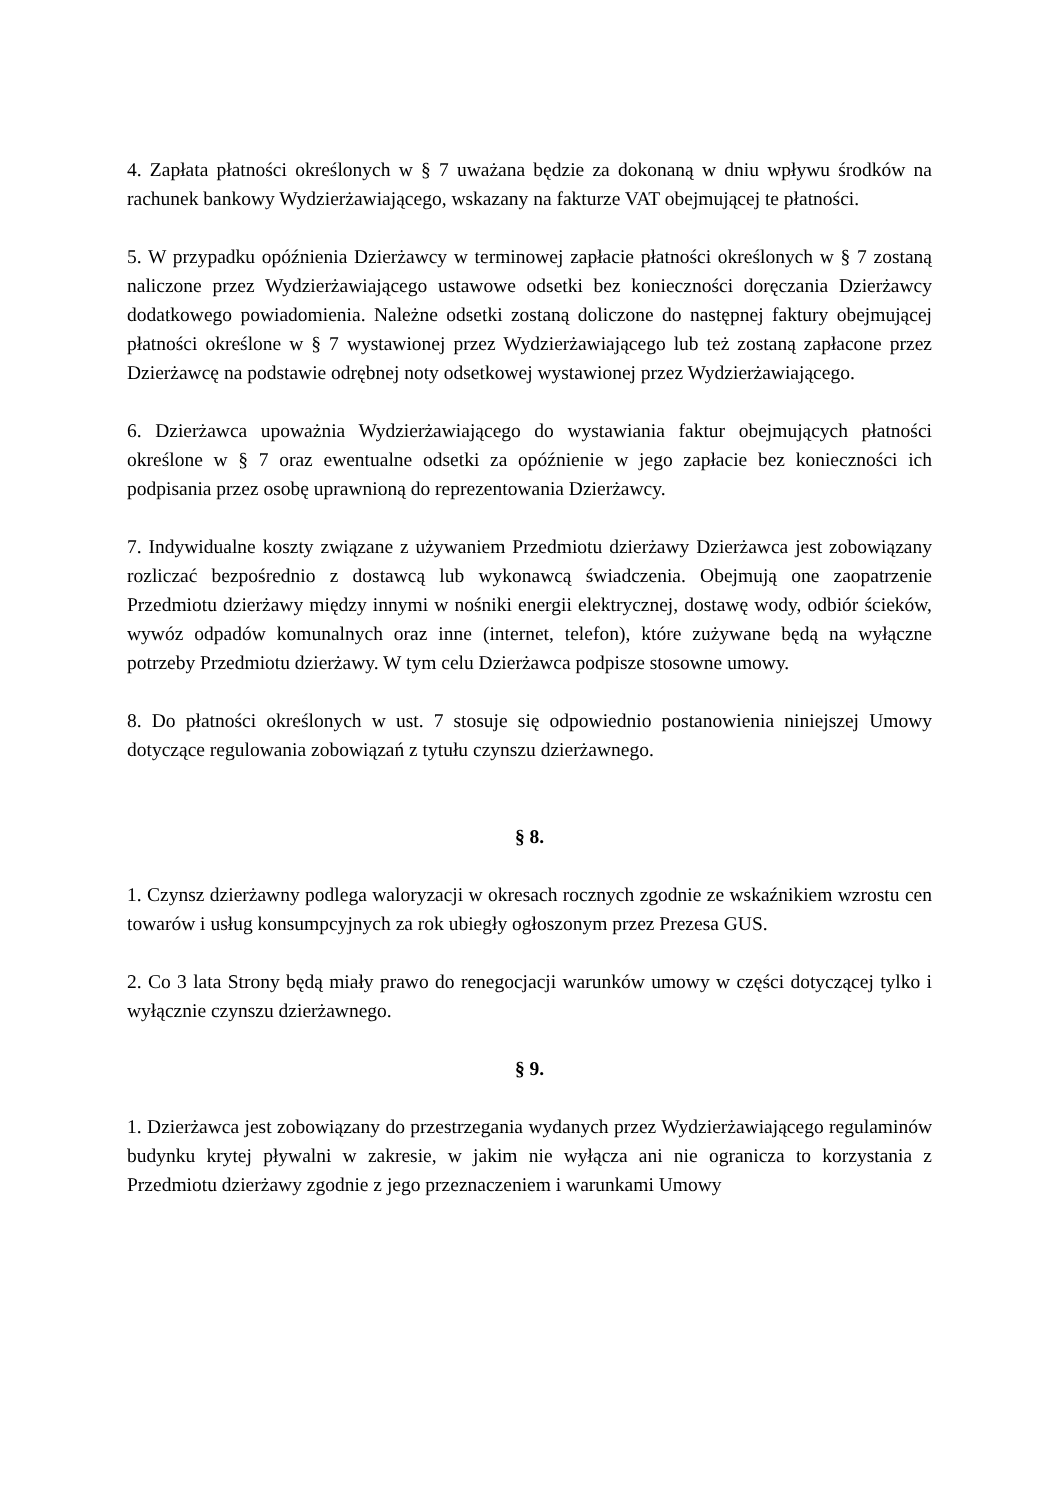4. Zapłata płatności określonych w § 7 uważana będzie za dokonaną w dniu wpływu środków na rachunek bankowy Wydzierżawiającego, wskazany na fakturze VAT obejmującej te płatności.
5. W przypadku opóźnienia Dzierżawcy w terminowej zapłacie płatności określonych w § 7 zostaną naliczone przez Wydzierżawiającego ustawowe odsetki bez konieczności doręczania Dzierżawcy dodatkowego powiadomienia. Należne odsetki zostaną doliczone do następnej faktury obejmującej płatności określone w § 7 wystawionej przez Wydzierżawiającego lub też zostaną zapłacone przez Dzierżawcę na podstawie odrębnej noty odsetkowej wystawionej przez Wydzierżawiającego.
6. Dzierżawca upoważnia Wydzierżawiającego do wystawiania faktur obejmujących płatności określone w § 7 oraz ewentualne odsetki za opóźnienie w jego zapłacie bez konieczności ich podpisania przez osobę uprawnioną do reprezentowania Dzierżawcy.
7. Indywidualne koszty związane z używaniem Przedmiotu dzierżawy Dzierżawca jest zobowiązany rozliczać bezpośrednio z dostawcą lub wykonawcą świadczenia. Obejmują one zaopatrzenie Przedmiotu dzierżawy między innymi w nośniki energii elektrycznej, dostawę wody, odbiór ścieków, wywóz odpadów komunalnych oraz inne (internet, telefon), które zużywane będą na wyłączne potrzeby Przedmiotu dzierżawy. W tym celu Dzierżawca podpisze stosowne umowy.
8. Do płatności określonych w ust. 7 stosuje się odpowiednio postanowienia niniejszej Umowy dotyczące regulowania zobowiązań z tytułu czynszu dzierżawnego.
§ 8.
1. Czynsz dzierżawny podlega waloryzacji w okresach rocznych zgodnie ze wskaźnikiem wzrostu cen towarów i usług konsumpcyjnych za rok ubiegły ogłoszonym przez Prezesa GUS.
2. Co 3 lata Strony będą miały prawo do renegocjacji warunków umowy w części dotyczącej tylko i wyłącznie czynszu dzierżawnego.
§ 9.
1. Dzierżawca jest zobowiązany do przestrzegania wydanych przez Wydzierżawiającego regulaminów budynku krytej pływalni w zakresie, w jakim nie wyłącza ani nie ogranicza to korzystania z Przedmiotu dzierżawy zgodnie z jego przeznaczeniem i warunkami Umowy